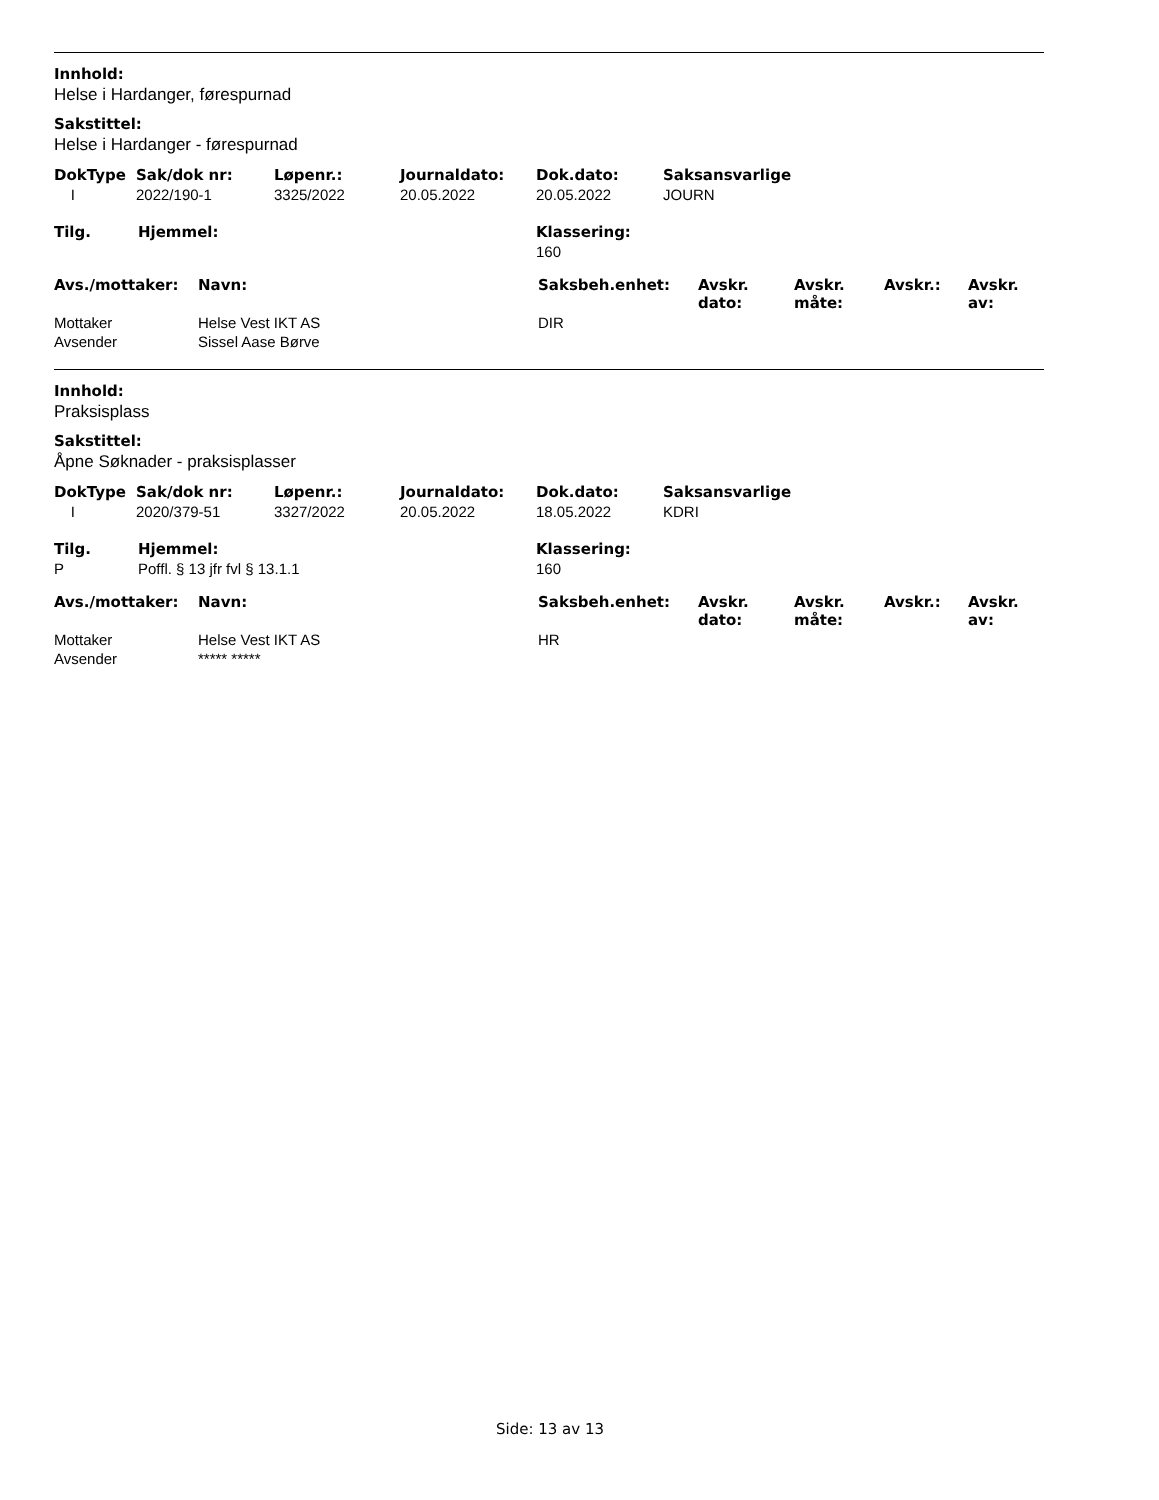Innhold:
Helse i Hardanger, førespurnad
Sakstittel:
Helse i Hardanger - førespurnad
| DokType | Sak/dok nr: | Løpenr.: | Journaldato: | Dok.dato: | Saksansvarlige |
| --- | --- | --- | --- | --- | --- |
| I | 2022/190-1 | 3325/2022 | 20.05.2022 | 20.05.2022 | JOURN |
| Tilg. | Hjemmel: | Klassering: |
| --- | --- | --- |
| | | 160 |
| Avs./mottaker: | Navn: | Saksbeh.enhet: | Avskr. dato: | Avskr. måte: | Avskr.: | Avskr. av: |
| --- | --- | --- | --- | --- | --- | --- |
| Mottaker | Helse Vest IKT AS | DIR | | | | |
| Avsender | Sissel Aase Børve | | | | | |
Innhold:
Praksisplass
Sakstittel:
Åpne Søknader - praksisplasser
| DokType | Sak/dok nr: | Løpenr.: | Journaldato: | Dok.dato: | Saksansvarlige |
| --- | --- | --- | --- | --- | --- |
| I | 2020/379-51 | 3327/2022 | 20.05.2022 | 18.05.2022 | KDRI |
| Tilg. | Hjemmel: | Klassering: |
| --- | --- | --- |
| P | Poffl. § 13 jfr fvl § 13.1.1 | 160 |
| Avs./mottaker: | Navn: | Saksbeh.enhet: | Avskr. dato: | Avskr. måte: | Avskr.: | Avskr. av: |
| --- | --- | --- | --- | --- | --- | --- |
| Mottaker | Helse Vest IKT AS | HR | | | | |
| Avsender | ***** ***** | | | | | |
Side: 13 av 13